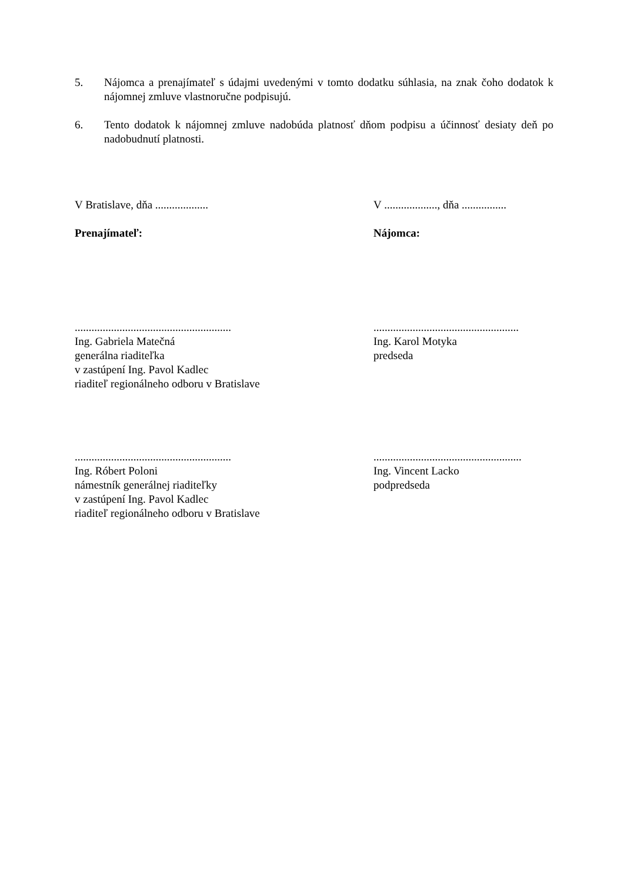5. Nájomca a prenajímateľ s údajmi uvedenými v tomto dodatku súhlasia, na znak čoho dodatok k nájomnej zmluve vlastnoručne podpisujú.
6. Tento dodatok k nájomnej zmluve nadobúda platnosť dňom podpisu a účinnosť desiaty deň po nadobudnutí platnosti.
V Bratislave, dňa ................... V ..................., dňa ................
Prenajímateľ: Nájomca:
........................................................
Ing. Gabriela Matečná
generálna riaditeľka
v zastúpení Ing. Pavol Kadlec
riaditeľ regionálneho odboru v Bratislave
....................................................
Ing. Karol Motyka
predseda
........................................................
Ing. Róbert Poloni
námestník generálnej riaditeľky
v zastúpení Ing. Pavol Kadlec
riaditeľ regionálneho odboru v Bratislave
.....................................................
Ing. Vincent Lacko
podpredseda